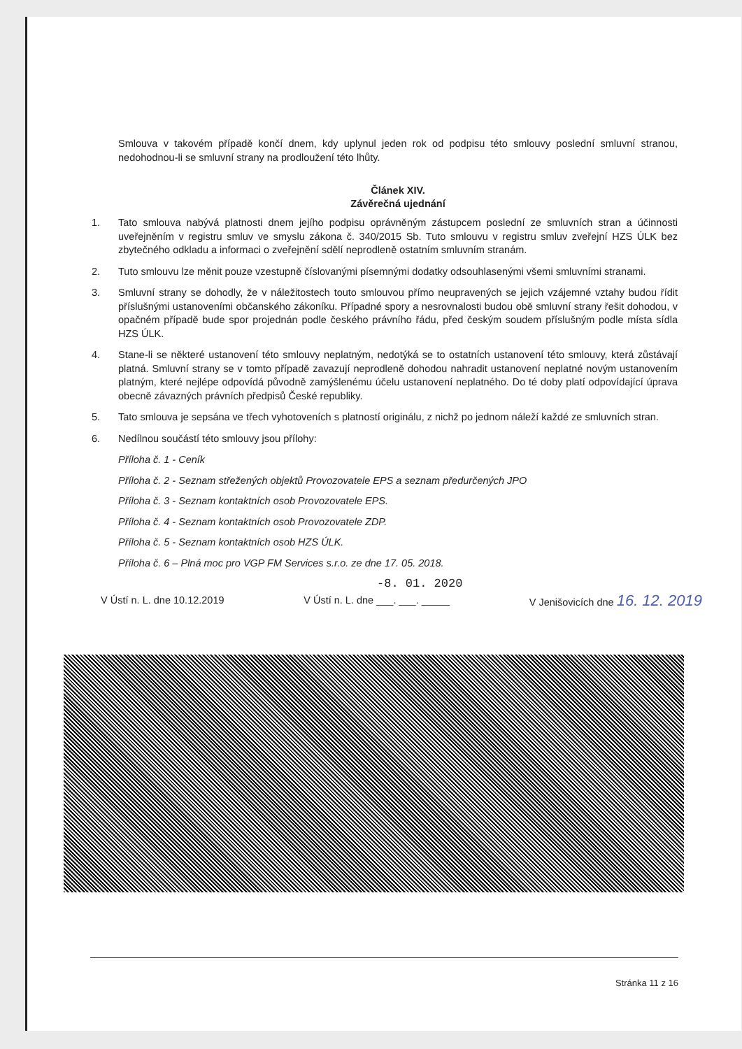Smlouva v takovém případě končí dnem, kdy uplynul jeden rok od podpisu této smlouvy poslední smluvní stranou, nedohodnou-li se smluvní strany na prodloužení této lhůty.
Článek XIV.
Závěrečná ujednání
1. Tato smlouva nabývá platnosti dnem jejího podpisu oprávněným zástupcem poslední ze smluvních stran a účinnosti uveřejněním v registru smluv ve smyslu zákona č. 340/2015 Sb. Tuto smlouvu v registru smluv zveřejní HZS ÚLK bez zbytečného odkladu a informaci o zveřejnění sdělí neprodleně ostatním smluvním stranám.
2. Tuto smlouvu lze měnit pouze vzestupně číslovanými písemnými dodatky odsouhlasenými všemi smluvními stranami.
3. Smluvní strany se dohodly, že v náležitostech touto smlouvou přímo neupravených se jejich vzájemné vztahy budou řídit příslušnými ustanoveními občanského zákoníku. Případné spory a nesrovnalosti budou obě smluvní strany řešit dohodou, v opačném případě bude spor projednán podle českého právního řádu, před českým soudem příslušným podle místa sídla HZS ÚLK.
4. Stane-li se některé ustanovení této smlouvy neplatným, nedotýká se to ostatních ustanovení této smlouvy, která zůstávají platná. Smluvní strany se v tomto případě zavazují neprodleně dohodou nahradit ustanovení neplatné novým ustanovením platným, které nejlépe odpovídá původně zamýšlenému účelu ustanovení neplatného. Do té doby platí odpovídající úprava obecně závazných právních předpisů České republiky.
5. Tato smlouva je sepsána ve třech vyhotoveních s platností originálu, z nichž po jednom náleží každé ze smluvních stran.
6. Nedílnou součástí této smlouvy jsou přílohy:
Příloha č. 1 - Ceník
Příloha č. 2 - Seznam střežených objektů Provozovatele EPS a seznam předurčených JPO
Příloha č. 3 - Seznam kontaktních osob Provozovatele EPS.
Příloha č. 4 - Seznam kontaktních osob Provozovatele ZDP.
Příloha č. 5 - Seznam kontaktních osob HZS ÚLK.
Příloha č. 6 – Plná moc pro VGP FM Services s.r.o. ze dne 17. 05. 2018.
-8. 01. 2020
V Ústí n. L. dne 10.12.2019 V Ústí n. L. dne ___. ___. _____ V Jenišovicích dne 16. 12. 2019
Stránka 11 z 16